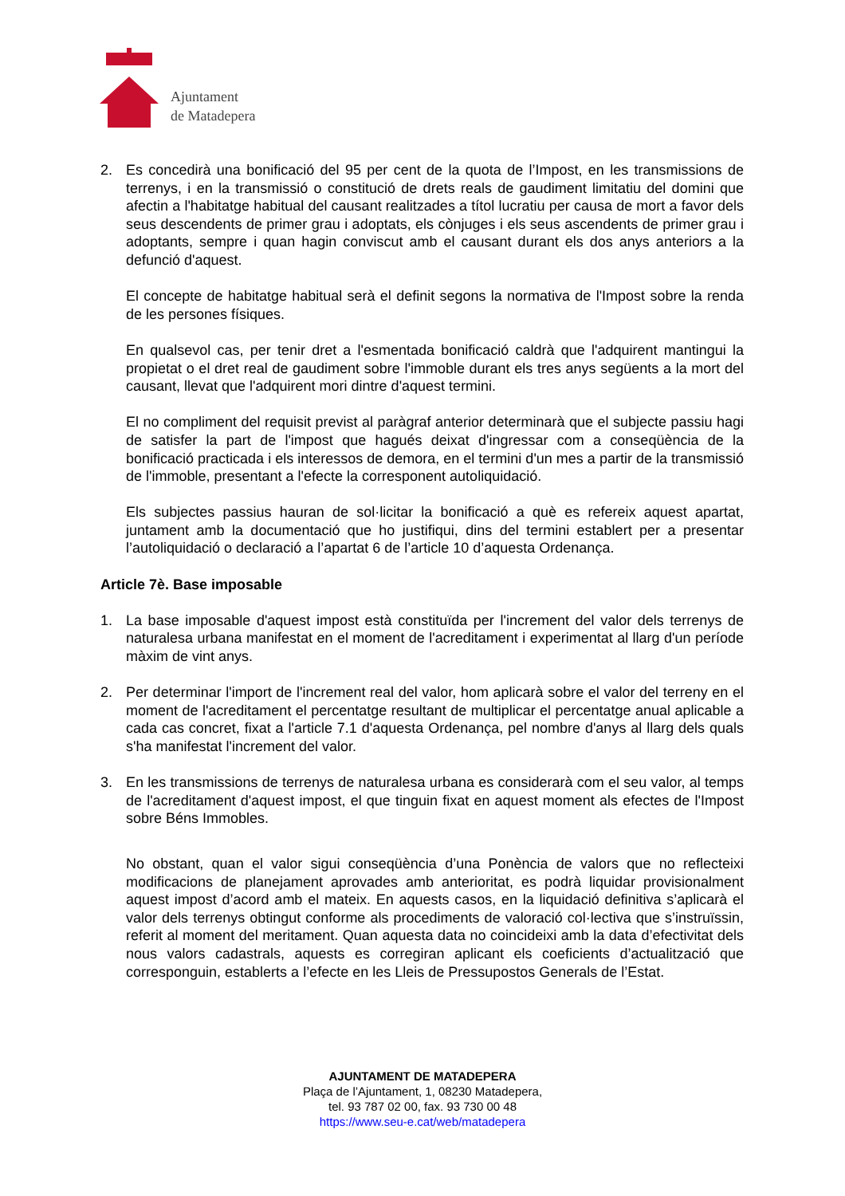Ajuntament
de Matadepera
2. Es concedirà una bonificació del 95 per cent de la quota de l’Impost, en les transmissions de terrenys, i en la transmissió o constitució de drets reals de gaudiment limitatiu del domini que afectin a l'habitatge habitual del causant realitzades a títol lucratiu per causa de mort a favor dels seus descendents de primer grau i adoptats, els cònjuges i els seus ascendents de primer grau i adoptants, sempre i quan hagin conviscut amb el causant durant els dos anys anteriors a la defunció d'aquest.
El concepte de habitatge habitual serà el definit segons la normativa de l'Impost sobre la renda de les persones físiques.
En qualsevol cas, per tenir dret a l'esmentada bonificació caldrà que l'adquirent mantingui la propietat o el dret real de gaudiment sobre l'immoble durant els tres anys següents a la mort del causant, llevat que l'adquirent mori dintre d'aquest termini.
El no compliment del requisit previst al paràgraf anterior determinarà que el subjecte passiu hagi de satisfer la part de l'impost que hagués deixat d'ingressar com a conseqüència de la bonificació practicada i els interessos de demora, en el termini d'un mes a partir de la transmissió de l'immoble, presentant a l'efecte la corresponent autoliquidació.
Els subjectes passius hauran de sol·licitar la bonificació a què es refereix aquest apartat, juntament amb la documentació que ho justifiqui, dins del termini establert per a presentar l’autoliquidació o declaració a l’apartat 6 de l’article 10 d’aquesta Ordenança.
Article 7è. Base imposable
1. La base imposable d'aquest impost està constituïda per l'increment del valor dels terrenys de naturalesa urbana manifestat en el moment de l'acreditament i experimentat al llarg d'un període màxim de vint anys.
2. Per determinar l'import de l'increment real del valor, hom aplicarà sobre el valor del terreny en el moment de l'acreditament el percentatge resultant de multiplicar el percentatge anual aplicable a cada cas concret, fixat a l'article 7.1 d'aquesta Ordenança, pel nombre d'anys al llarg dels quals s'ha manifestat l'increment del valor.
3. En les transmissions de terrenys de naturalesa urbana es considerarà com el seu valor, al temps de l'acreditament d'aquest impost, el que tinguin fixat en aquest moment als efectes de l'Impost sobre Béns Immobles.
No obstant, quan el valor sigui conseqüència d’una Ponència de valors que no reflecteixi modificacions de planejament aprovades amb anterioritat, es podrà liquidar provisionalment aquest impost d’acord amb el mateix. En aquests casos, en la liquidació definitiva s’aplicarà el valor dels terrenys obtingut conforme als procediments de valoració col·lectiva que s’instruïssin, referit al moment del meritament. Quan aquesta data no coincideixi amb la data d’efectivitat dels nous valors cadastrals, aquests es corregiran aplicant els coeficients d’actualització que corresponguin, establerts a l’efecte en les Lleis de Pressupostos Generals de l’Estat.
AJUNTAMENT DE MATADEPERA
Plaça de l’Ajuntament, 1, 08230 Matadepera,
tel. 93 787 02 00, fax. 93 730 00 48
https://www.seu-e.cat/web/matadepera